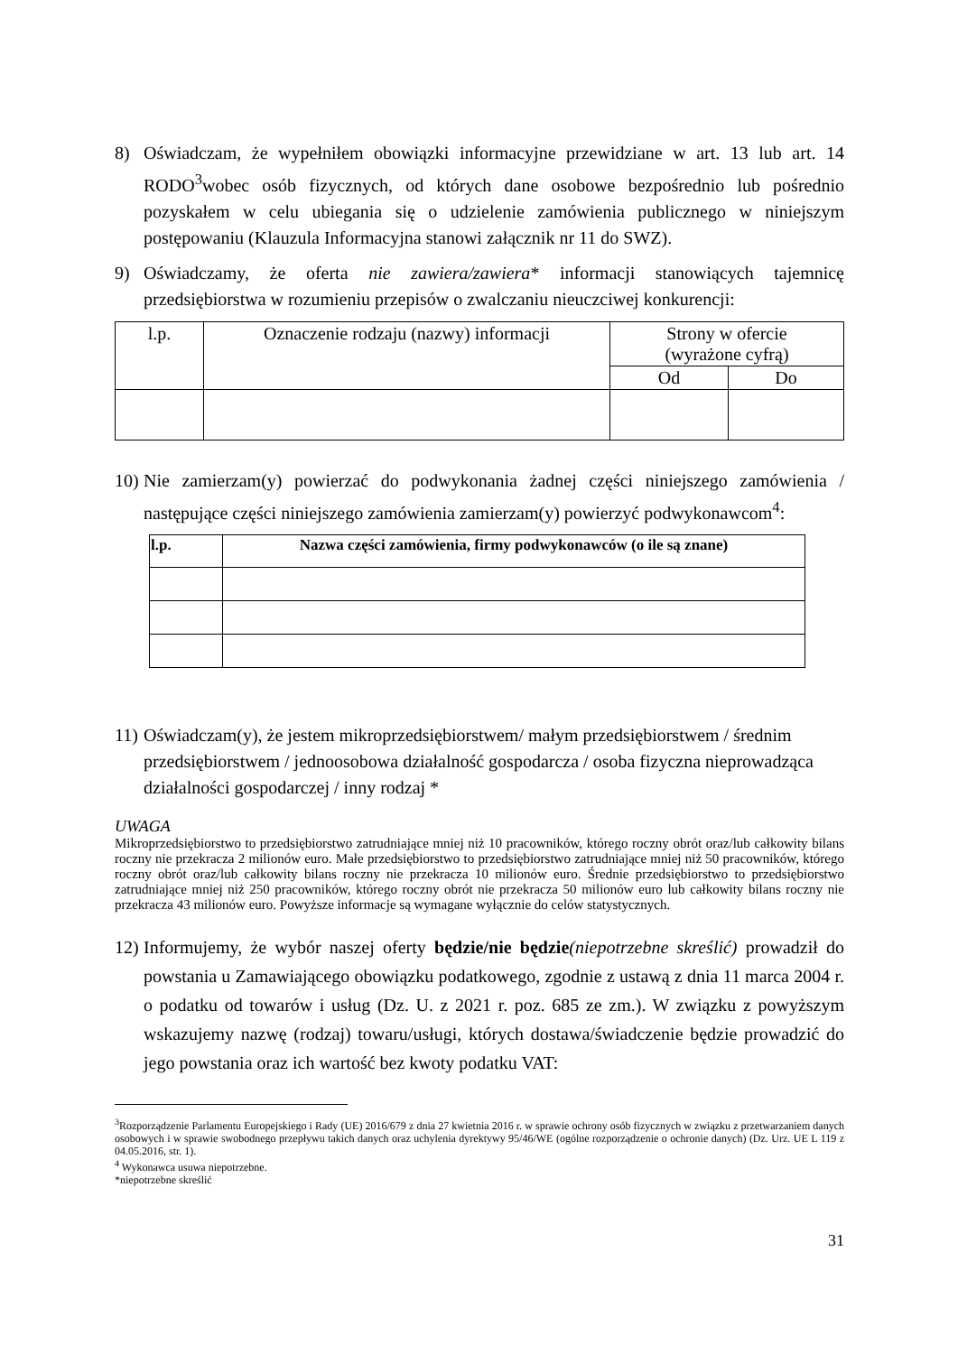8) Oświadczam, że wypełniłem obowiązki informacyjne przewidziane w art. 13 lub art. 14 RODO<sup>3</sup>wobec osób fizycznych, od których dane osobowe bezpośrednio lub pośrednio pozyskałem w celu ubiegania się o udzielenie zamówienia publicznego w niniejszym postępowaniu (Klauzula Informacyjna stanowi załącznik nr 11 do SWZ).
9) Oświadczamy, że oferta nie zawiera/zawiera* informacji stanowiących tajemnicę przedsiębiorstwa w rozumieniu przepisów o zwalczaniu nieuczciwej konkurencji:
| l.p. | Oznaczenie rodzaju (nazwy) informacji | Strony w ofercie (wyrażone cyfrą) | |
| --- | --- | --- | --- |
| | | Od | Do |
10) Nie zamierzam(y) powierzać do podwykonania żadnej części niniejszego zamówienia / następujące części niniejszego zamówienia zamierzam(y) powierzyć podwykonawcom<sup>4</sup>:
| l.p. | Nazwa części zamówienia, firmy podwykonawców (o ile są znane) |
| --- | --- |
11) Oświadczam(y), że jestem mikroprzedsiębiorstwem/ małym przedsiębiorstwem / średnim przedsiębiorstwem / jednoosobowa działalność gospodarcza / osoba fizyczna nieprowadząca działalności gospodarczej / inny rodzaj *
UWAGA
Mikroprzedsiębiorstwo to przedsiębiorstwo zatrudniające mniej niż 10 pracowników, którego roczny obrót oraz/lub całkowity bilans roczny nie przekracza 2 milionów euro. Małe przedsiębiorstwo to przedsiębiorstwo zatrudniające mniej niż 50 pracowników, którego roczny obrót oraz/lub całkowity bilans roczny nie przekracza 10 milionów euro. Średnie przedsiębiorstwo to przedsiębiorstwo zatrudniające mniej niż 250 pracowników, którego roczny obrót nie przekracza 50 milionów euro lub całkowity bilans roczny nie przekracza 43 milionów euro. Powyższe informacje są wymagane wyłącznie do celów statystycznych.
12) Informujemy, że wybór naszej oferty będzie/nie będzie(niepotrzebne skreślić) prowadził do powstania u Zamawiającego obowiązku podatkowego, zgodnie z ustawą z dnia 11 marca 2004 r. o podatku od towarów i usług (Dz. U. z 2021 r. poz. 685 ze zm.). W związku z powyższym wskazujemy nazwę (rodzaj) towaru/usługi, których dostawa/świadczenie będzie prowadzić do jego powstania oraz ich wartość bez kwoty podatku VAT:
<sup>3</sup> Rozporządzenie Parlamentu Europejskiego i Rady (UE) 2016/679 z dnia 27 kwietnia 2016 r. w sprawie ochrony osób fizycznych w związku z przetwarzaniem danych osobowych i w sprawie swobodnego przepływu takich danych oraz uchylenia dyrektywy 95/46/WE (ogólne rozporządzenie o ochronie danych) (Dz. Urz. UE L 119 z 04.05.2016, str. 1).
<sup>4</sup> Wykonawca usuwa niepotrzebne.
*niepotrzebne skreślić
31